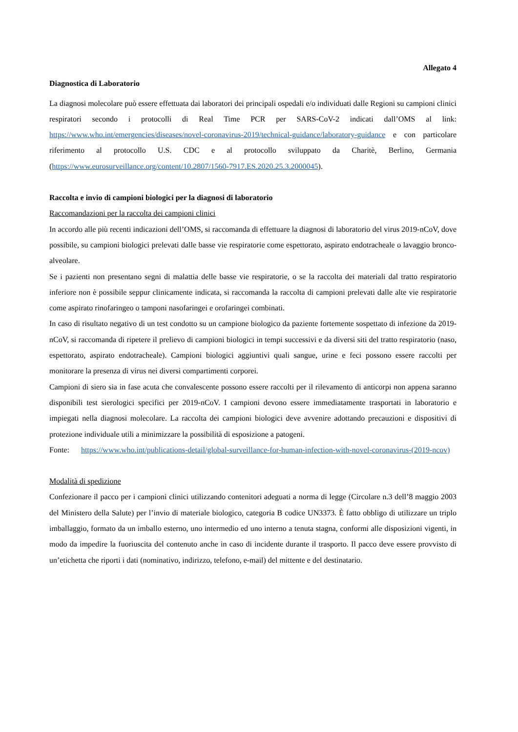Allegato 4
Diagnostica di Laboratorio
La diagnosi molecolare può essere effettuata dai laboratori dei principali ospedali e/o individuati dalle Regioni su campioni clinici respiratori secondo i protocolli di Real Time PCR per SARS-CoV-2 indicati dall’OMS al link: https://www.who.int/emergencies/diseases/novel-coronavirus-2019/technical-guidance/laboratory-guidance e con particolare riferimento al protocollo U.S. CDC e al protocollo sviluppato da Charitè, Berlino, Germania (https://www.eurosurveillance.org/content/10.2807/1560-7917.ES.2020.25.3.2000045).
Raccolta e invio di campioni biologici per la diagnosi di laboratorio
Raccomandazioni per la raccolta dei campioni clinici
In accordo alle più recenti indicazioni dell’OMS, si raccomanda di effettuare la diagnosi di laboratorio del virus 2019-nCoV, dove possibile, su campioni biologici prelevati dalle basse vie respiratorie come espettorato, aspirato endotracheale o lavaggio bronco-alveolare.
Se i pazienti non presentano segni di malattia delle basse vie respiratorie, o se la raccolta dei materiali dal tratto respiratorio inferiore non è possibile seppur clinicamente indicata, si raccomanda la raccolta di campioni prelevati dalle alte vie respiratorie come aspirato rinofaringeo o tamponi nasofaringei e orofaringei combinati.
In caso di risultato negativo di un test condotto su un campione biologico da paziente fortemente sospettato di infezione da 2019-nCoV, si raccomanda di ripetere il prelievo di campioni biologici in tempi successivi e da diversi siti del tratto respiratorio (naso, espettorato, aspirato endotracheale). Campioni biologici aggiuntivi quali sangue, urine e feci possono essere raccolti per monitorare la presenza di virus nei diversi compartimenti corporei.
Campioni di siero sia in fase acuta che convalescente possono essere raccolti per il rilevamento di anticorpi non appena saranno disponibili test sierologici specifici per 2019-nCoV. I campioni devono essere immediatamente trasportati in laboratorio e impiegati nella diagnosi molecolare. La raccolta dei campioni biologici deve avvenire adottando precauzioni e dispositivi di protezione individuale utili a minimizzare la possibilità di esposizione a patogeni.
Fonte: https://www.who.int/publications-detail/global-surveillance-for-human-infection-with-novel-coronavirus-(2019-ncov)
Modalità di spedizione
Confezionare il pacco per i campioni clinici utilizzando contenitori adeguati a norma di legge (Circolare n.3 dell’8 maggio 2003 del Ministero della Salute) per l’invio di materiale biologico, categoria B codice UN3373. È fatto obbligo di utilizzare un triplo imballaggio, formato da un imballo esterno, uno intermedio ed uno interno a tenuta stagna, conformi alle disposizioni vigenti, in modo da impedire la fuoriuscita del contenuto anche in caso di incidente durante il trasporto. Il pacco deve essere provvisto di un’etichetta che riporti i dati (nominativo, indirizzo, telefono, e-mail) del mittente e del destinatario.